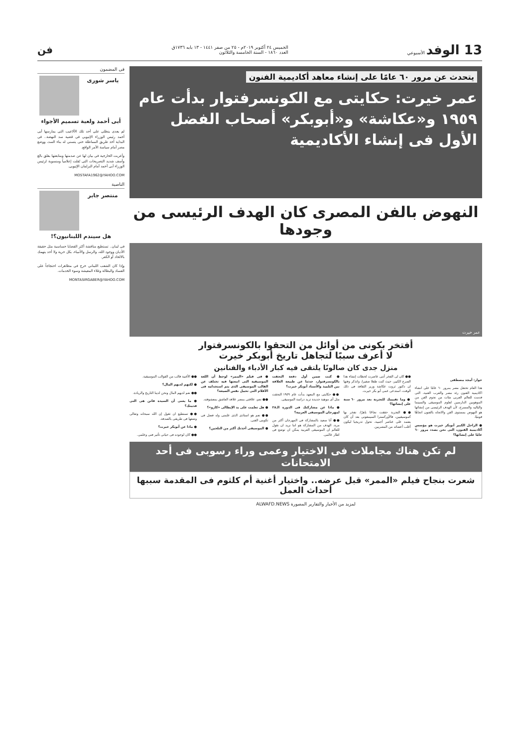13 الوفد الأسبوعي
الخميس ٢٤ أكتوبر ٢٠١٩م - ٢٥ من صفر ١٤٤١ - ١٣ بابه ١٧٣٦ق
العدد ١٨٦٠ - السنة الخامسة والثلاثون
فن
يتحدث عن مرور ٦٠ عامًا على إنشاء معاهد أكاديمية الفنون
عمر خيرت: حكايتى مع الكونسرفتوار بدأت عام ١٩٥٩ و«عكاشة» و«أبوبكر» أصحاب الفضل الأول فى إنشاء الأكاديمية
النهوض بالفن المصرى كان الهدف الرئيسى من وجودها
عمر خيرت
أفتخر بكونى من أوائل من التحقوا بالكونسرفتوار
لا أعرف سببًا لتجاهل تاريخ أبوبكر خيرت
منزل جدى كان صالونًا يلتقى فيه كبار الأدباء والفنانين
حوار: أمجد مصطفى
هذا العام تحتفل مصر بمرور ٦٠ عامًا على انشاء اكاديمية الفنون رئة مصر والعرب الفنية، التى قدمت للعالم العربى مئات من نجوم الفن من الموهوبين الدارسين لعلوم الموسيقى والسينما والباليه والمسرح، لأن الهدف الرئيسى من إنشائها هو النهوض بمستوى الفن والاتجاه بالفنون اتجاهًا قوميًا.
● الراحل الكبير أبوبكر خيرت هو مؤسس أكاديمية الفنون، التى نحن بصدد مرور ٦٠ عامًا على إنشائها؟
●● كان لى الفخر أننى عاصرت لحظات إنشاء هذا الصرح الكبير، حيث كنت طفلا صغيرا، واتذكر وقتها ان دكتور ثروت عكاشة وزير الثقافة فى ذلك الوقت، استدعى عمى أبو بكر خيرت.
● وما تقييمك للتجربة بعد مرور ٦٠ سنة على إنشائها؟
●● التجربة حققت نجاحًا باهرًا، نفخر بها كموسيقيين، فالأوركسترا السيمفونى بعد أن كان يعتمد على عناصر أجنبية، تحول تدريجيا ليكون أغلب أعضائه من المصريين.
● كنت ضمن أول دفعة التحقت بالكونسرفتوار، حدثنا عن طبيعة العلاقة بين التلميذ والأستاذ أبوبكر خيرت؟
●● حكايتى مع المعهد بدأت عام ١٩٥٩ التحقت مثل أى موهبة جديدة تريد دراسة الموسيقى.
● ماذا عن مشاركتك فى الدورة الـ٢٨ لمهرجان الموسيقى العربية؟
●● أنا سعيد بالمشاركة فى المهرجان أكثر من مرة، الهدف من المشاركة هو اننا نريد ان نقول للعالم ان الموسيقى العربية يمكن ان توضع فى اطار عالمى.
● فى فيلم «الممر» لوحظ أن اللغة الموسيقية التى اتبعتها فيه تختلف عن القالب الموسيقى الذى يتم استخدامه فى الأفلام التى تحمل نفس الصيغة؟
●● نعم، علاقتى بمصر علاقة العاشق بمعشوقته.
● هل تعلمت على يد الإيطالى «كارو»؟
●● نعم هو استاذى الذى علمنى وله فضل فى تكوينى الفنى.
● الموسيقى أخذتك أكثر من التلحين؟
●● الأغنية قالب من القوالب الموسيقية.
● لكنهم لديهم المال؟
●● نعم لديهم المال ونحن لدينا التاريخ والريادة.
● ما يعنى أن السيدة فاتن هى التى قدمتك؟
●● تستطيع ان تقول إن الله سبحانه وتعالى وضعها فى طريقى بالصدفة.
● ماذا عن أبوبكر خيرت؟
●● كان لوجوده فى حياتى تأثير فنى وعلمى.
لم تكن هناك مجاملات فى الاختيار وعمى وراء رسوبى فى أحد الامتحانات
شعرت بنجاح فيلم «الممر» قبل عرضه.. واختيار أغنية أم كلثوم فى المقدمة سببها أحداث العمل
لمزيد من الأخبار والتقارير المصورة ALWAFD.NEWS
فى المضمون
ياسر شورى
أبى أحمد ولعبة تسميم الأجواء
لم يعدى ينطلى على أحد تلك الألاعيب التى يمارسها أبى أحمد رئيس الوزراء الإثيوبى فى قضية سد النهضة.. فى البداية أخذ طريق المماطلة حتى يتسنى له بناء السد، ووضع مصر أمام سياسة الأمر الواقع.
وأعربت الخارجية فى بيان لها عن صدمتها ومتابعتها بقلق بالغ وأسف شديد التصريحات التى نُقلت إعلامياً ومنسوبة لرئيس الوزراء أبى أحمد أمام البرلمان الإثيوبى.
MOSTAFA1962@YAHOO.COM
الناصية
منتصر جابر
هل سيندم اللبنانيون؟!
فى لبنان.. تستطيع مناقشة أكثر القضايا حساسية مثل حقيقة الأديان ووجود الله، والرسل والأنبياء، بكل حرية ولا أحد يتهمك بالالحاد أو الكفر.
وإذا كان الشعب اللبنانى خرج فى مظاهرات احتجاجاً على الفساد والبطالة وغلاء المعيشة وسوء الخدمات.
MONTASIRGABER@YAHOO.COM